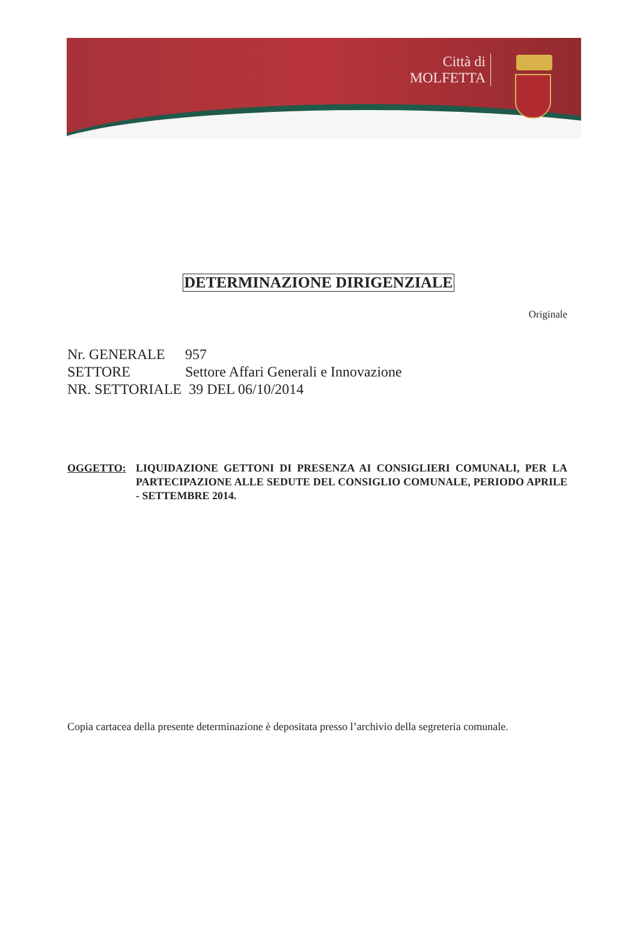Città di
MOLFETTA
DETERMINAZIONE DIRIGENZIALE
Originale
Nr. GENERALE 957
SETTORE Settore Affari Generali e Innovazione
NR. SETTORIALE 39 DEL 06/10/2014
OGGETTO: LIQUIDAZIONE GETTONI DI PRESENZA AI CONSIGLIERI COMUNALI, PER LA PARTECIPAZIONE ALLE SEDUTE DEL CONSIGLIO COMUNALE, PERIODO APRILE - SETTEMBRE 2014.
Copia cartacea della presente determinazione è depositata presso l’archivio della segreteria comunale.